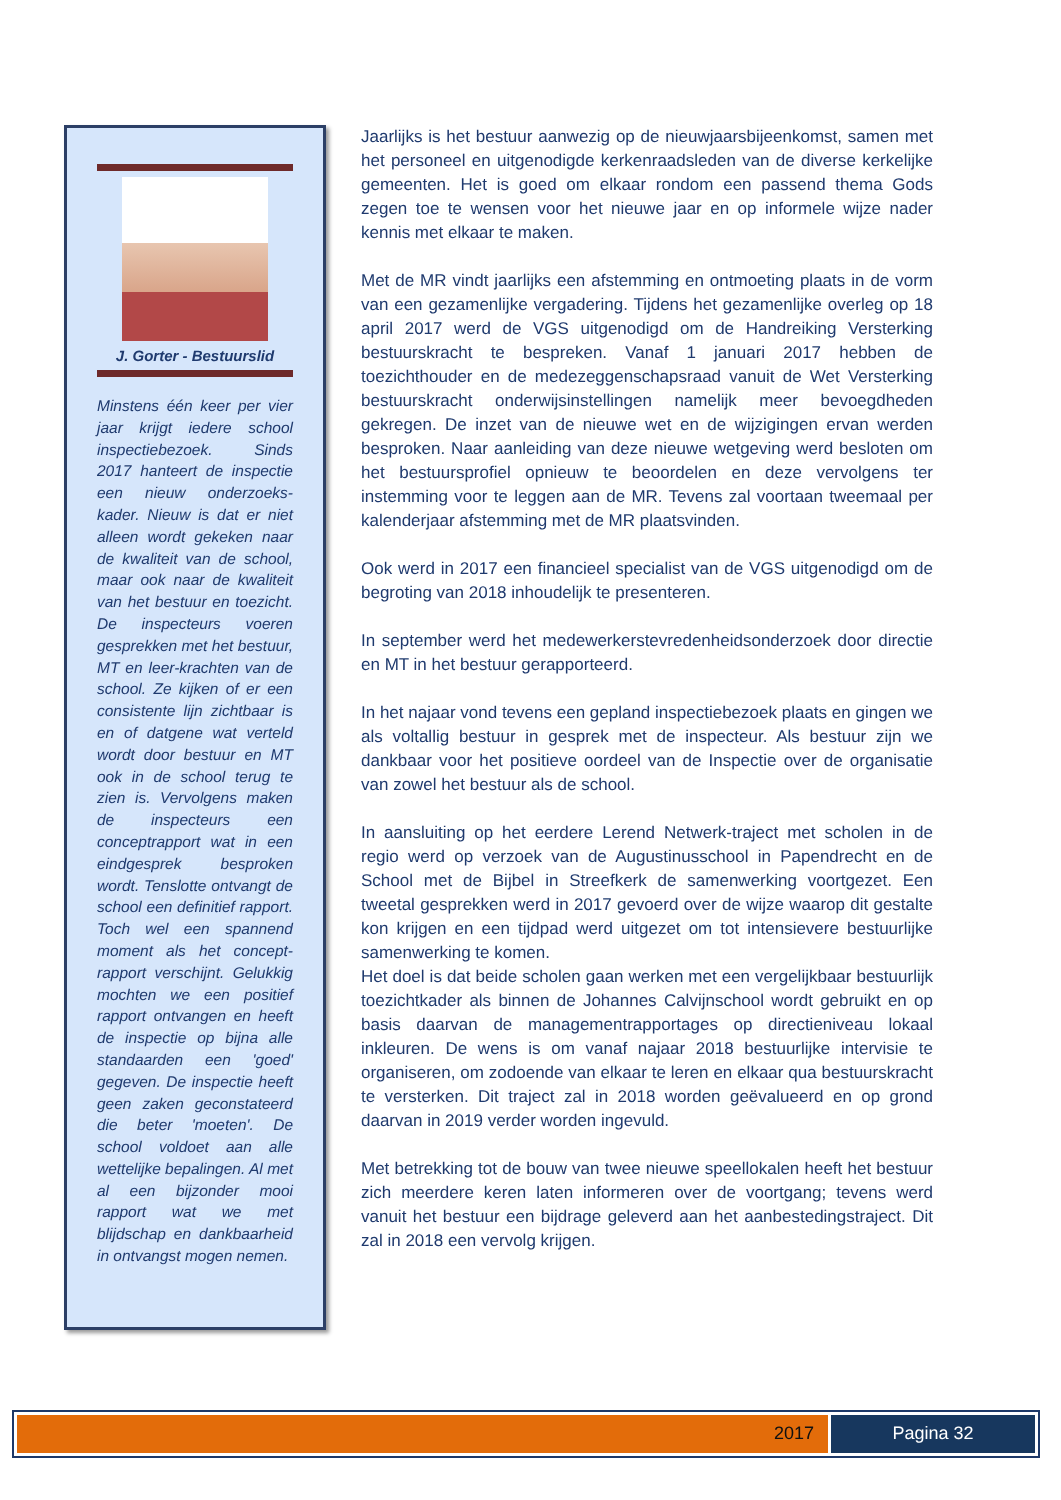J. Gorter - Bestuurslid
Minstens één keer per vier jaar krijgt iedere school inspectiebezoek. Sinds 2017 hanteert de inspectie een nieuw onderzoeks-kader. Nieuw is dat er niet alleen wordt gekeken naar de kwaliteit van de school, maar ook naar de kwaliteit van het bestuur en toezicht. De inspecteurs voeren gesprekken met het bestuur, MT en leer-krachten van de school. Ze kijken of er een consistente lijn zichtbaar is en of datgene wat verteld wordt door bestuur en MT ook in de school terug te zien is. Vervolgens maken de inspecteurs een conceptrapport wat in een eindgesprek besproken wordt. Tenslotte ontvangt de school een definitief rapport. Toch wel een spannend moment als het concept-rapport verschijnt. Gelukkig mochten we een positief rapport ontvangen en heeft de inspectie op bijna alle standaarden een 'goed' gegeven. De inspectie heeft geen zaken geconstateerd die beter 'moeten'. De school voldoet aan alle wettelijke bepalingen. Al met al een bijzonder mooi rapport wat we met blijdschap en dankbaarheid in ontvangst mogen nemen.
Jaarlijks is het bestuur aanwezig op de nieuwjaarsbijeenkomst, samen met het personeel en uitgenodigde kerkenraadsleden van de diverse kerkelijke gemeenten. Het is goed om elkaar rondom een passend thema Gods zegen toe te wensen voor het nieuwe jaar en op informele wijze nader kennis met elkaar te maken.
Met de MR vindt jaarlijks een afstemming en ontmoeting plaats in de vorm van een gezamenlijke vergadering. Tijdens het gezamenlijke overleg op 18 april 2017 werd de VGS uitgenodigd om de Handreiking Versterking bestuurskracht te bespreken. Vanaf 1 januari 2017 hebben de toezichthouder en de medezeggenschapsraad vanuit de Wet Versterking bestuurskracht onderwijsinstellingen namelijk meer bevoegdheden gekregen. De inzet van de nieuwe wet en de wijzigingen ervan werden besproken. Naar aanleiding van deze nieuwe wetgeving werd besloten om het bestuursprofiel opnieuw te beoordelen en deze vervolgens ter instemming voor te leggen aan de MR. Tevens zal voortaan tweemaal per kalenderjaar afstemming met de MR plaatsvinden.
Ook werd in 2017 een financieel specialist van de VGS uitgenodigd om de begroting van 2018 inhoudelijk te presenteren.
In september werd het medewerkerstevredenheidsonderzoek door directie en MT in het bestuur gerapporteerd.
In het najaar vond tevens een gepland inspectiebezoek plaats en gingen we als voltallig bestuur in gesprek met de inspecteur. Als bestuur zijn we dankbaar voor het positieve oordeel van de Inspectie over de organisatie van zowel het bestuur als de school.
In aansluiting op het eerdere Lerend Netwerk-traject met scholen in de regio werd op verzoek van de Augustinusschool in Papendrecht en de School met de Bijbel in Streefkerk de samenwerking voortgezet. Een tweetal gesprekken werd in 2017 gevoerd over de wijze waarop dit gestalte kon krijgen en een tijdpad werd uitgezet om tot intensievere bestuurlijke samenwerking te komen.
Het doel is dat beide scholen gaan werken met een vergelijkbaar bestuurlijk toezichtkader als binnen de Johannes Calvijnschool wordt gebruikt en op basis daarvan de managementrapportages op directieniveau lokaal inkleuren. De wens is om vanaf najaar 2018 bestuurlijke intervisie te organiseren, om zodoende van elkaar te leren en elkaar qua bestuurskracht te versterken. Dit traject zal in 2018 worden geëvalueerd en op grond daarvan in 2019 verder worden ingevuld.
Met betrekking tot de bouw van twee nieuwe speellokalen heeft het bestuur zich meerdere keren laten informeren over de voortgang; tevens werd vanuit het bestuur een bijdrage geleverd aan het aanbestedingstraject. Dit zal in 2018 een vervolg krijgen.
2017 Pagina 32